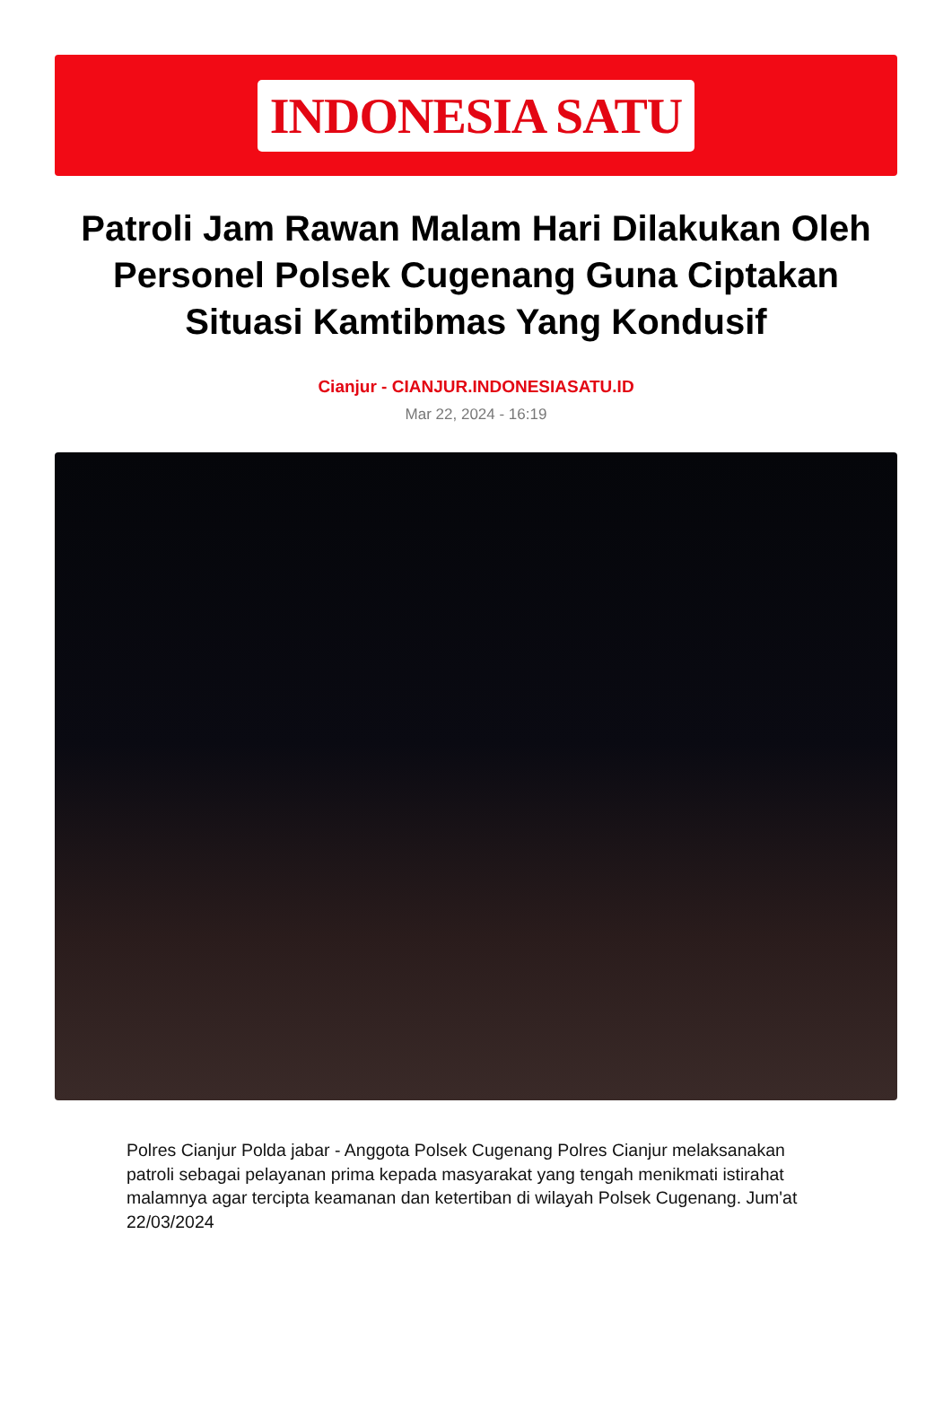INDONESIA SATU
Patroli Jam Rawan Malam Hari Dilakukan Oleh Personel Polsek Cugenang Guna Ciptakan Situasi Kamtibmas Yang Kondusif
Cianjur - CIANJUR.INDONESIASATU.ID
Mar 22, 2024 - 16:19
Polres Cianjur Polda jabar - Anggota Polsek Cugenang Polres Cianjur melaksanakan patroli sebagai pelayanan prima kepada masyarakat yang tengah menikmati istirahat malamnya agar tercipta keamanan dan ketertiban di wilayah Polsek Cugenang. Jum'at 22/03/2024